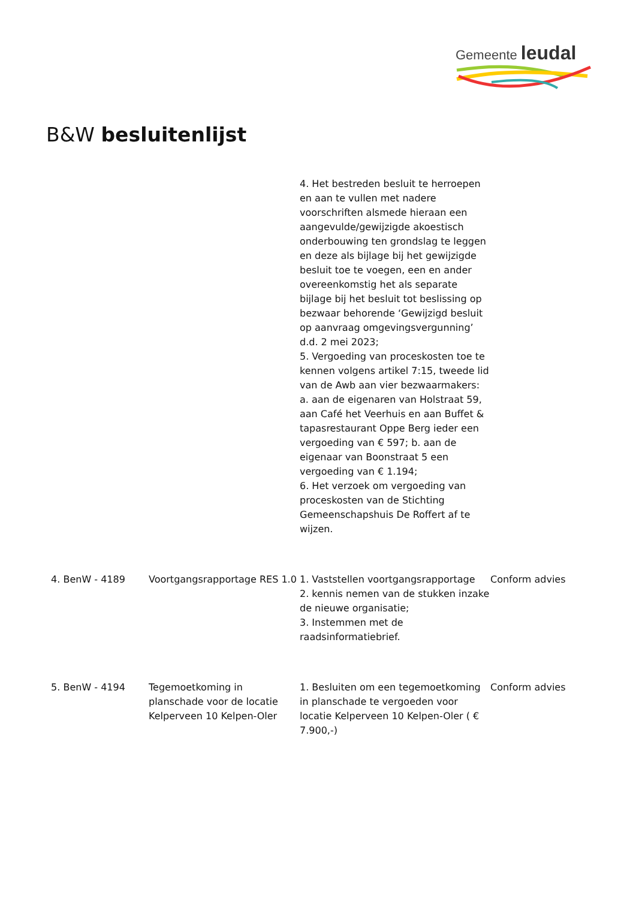Gemeente leudal
B&W besluitenlijst
| | | 4. Het bestreden besluit te herroepen en aan te vullen met nadere voorschriften alsmede hieraan een aangevulde/gewijzigde akoestisch onderbouwing ten grondslag te leggen en deze als bijlage bij het gewijzigde besluit toe te voegen, een en ander overeenkomstig het als separate bijlage bij het besluit tot beslissing op bezwaar behorende ‘Gewijzigd besluit op aanvraag omgevingsvergunning’ d.d. 2 mei 2023; 5. Vergoeding van proceskosten toe te kennen volgens artikel 7:15, tweede lid van de Awb aan vier bezwaarmakers: a. aan de eigenaren van Holstraat 59, aan Café het Veerhuis en aan Buffet & tapasrestaurant Oppe Berg ieder een vergoeding van € 597; b. aan de eigenaar van Boonstraat 5 een vergoeding van € 1.194; 6. Het verzoek om vergoeding van proceskosten van de Stichting Gemeenschapshuis De Roffert af te wijzen. | |
| 4. BenW - 4189 | Voortgangsrapportage RES 1.0 | 1. Vaststellen voortgangsrapportage 2. kennis nemen van de stukken inzake de nieuwe organisatie; 3. Instemmen met de raadsinformatiebrief. | Conform advies |
| 5. BenW - 4194 | Tegemoetkoming in planschade voor de locatie Kelperveen 10 Kelpen-Oler | 1. Besluiten om een tegemoetkoming in planschade te vergoeden voor locatie Kelperveen 10 Kelpen-Oler ( € 7.900,-) | Conform advies |